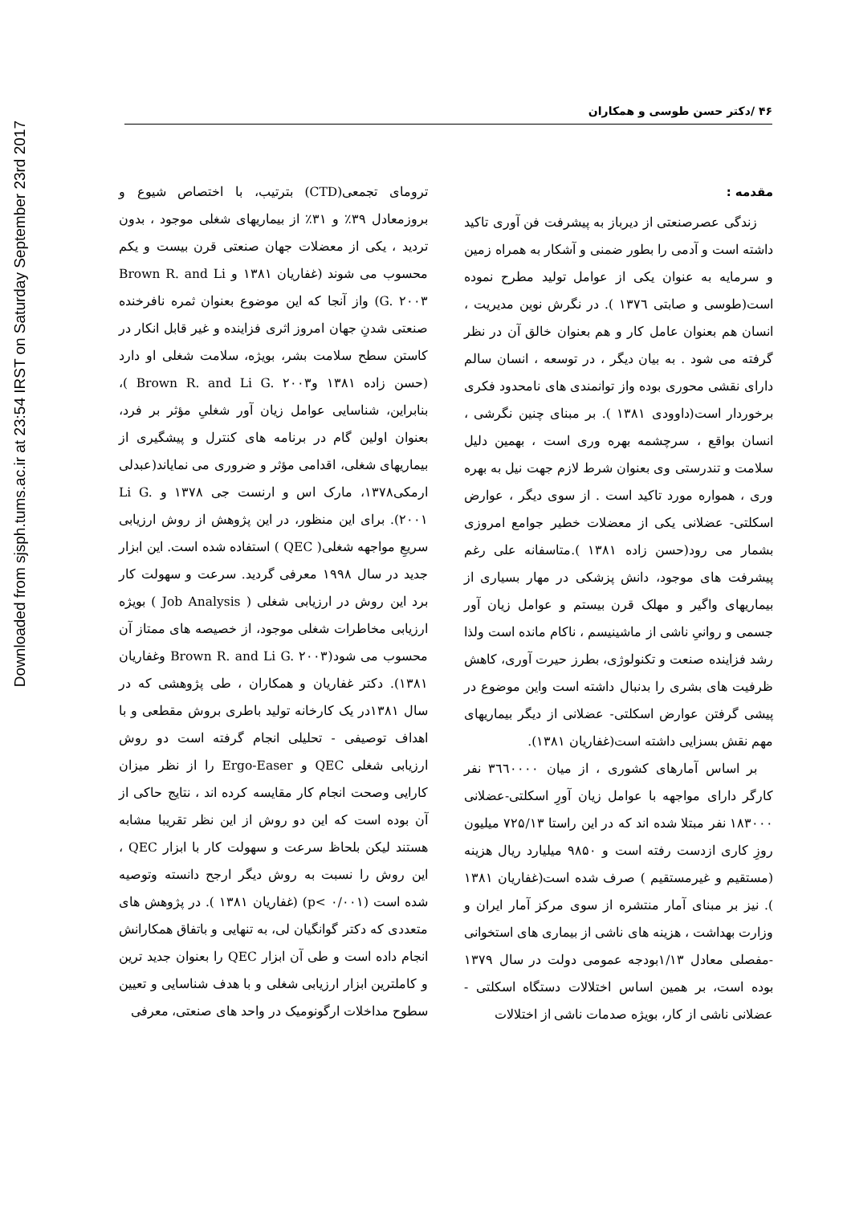Downloaded from sjsph.tums.ac.ir at 23:54 IRST on Saturday September 23rd 2017
۴۶ /دکتر حسن طوسی و همکاران
مقدمه :
زندگی عصرصنعتی از دیرباز به پیشرفت فن آوری تاکید داشته است و آدمی را بطور ضمنی و آشکار به همراه زمین و سرمایه به عنوان یکی از عوامل تولید مطرح نموده است(طوسی و صابتی ۱۳۷٦ ). در نگرش نوین مدیریت ، انسان هم بعنوان عامل کار و هم بعنوان خالق آن در نظر گرفته می شود . به بیان دیگر ، در توسعه ، انسان سالم دارای نقشی محوری بوده واز توانمندی های نامحدود فکری برخوردار است(داوودی ۱۳۸۱ ). بر مبنای چنین نگرشی ، انسان بواقع ، سرچشمه بهره وری است ، بهمین دلیل سلامت و تندرستی وی بعنوان شرط لازم جهت نیل به بهره وری ، همواره مورد تاکید است . از سوی دیگر ، عوارض اسکلتی- عضلانی یکی از معضلات خطیر جوامع امروزی بشمار می رود(حسن زاده ۱۳۸۱ ).متاسفانه علی رغم پیشرفت های موجود، دانش پزشکی در مهار بسیاری از بیماریهای واگیر و مهلک قرن بیستم و عوامل زیان آور جسمی و روانیِ ناشی از ماشینیسم ، ناکام مانده است ولذا رشد فزاینده صنعت و تکنولوژی، بطرز حیرت آوری، کاهش ظرفیت های بشری را بدنبال داشته است واین موضوع در پیشی گرفتن عوارض اسکلتی- عضلانی از دیگر بیماریهای مهم نقش بسزایی داشته است(غفاریان ۱۳۸۱).
بر اساس آمارهای کشوری ، از میان ۳٦٦۰۰۰۰ نفر کارگر دارای مواجهه با عوامل زیان آورِ اسکلتی-عضلانی ۱۸۳۰۰۰ نفر مبتلا شده اند که در این راستا ۷۲۵/۱۳ میلیون روزِ کاری ازدست رفته است و ۹۸۵۰ میلیارد ریال هزینه (مستقیم و غیرمستقیم ) صرف شده است(غفاریان ۱۳۸۱ ). نیز بر مبنای آمار منتشره از سوی مرکز آمار ایران و وزارت بهداشت ، هزینه های ناشی از بیماری های استخوانی -مفصلی معادل ۱/۱۳بودجه عمومی دولت در سال ۱۳۷۹ بوده است، بر همین اساس اختلالات دستگاه اسکلتی - عضلانی ناشی از کار، بویژه صدمات ناشی از اختلالات
ترومای تجمعی(CTD) بترتیب، با اختصاص شیوع و بروزمعادل ۳۹٪ و ۳۱٪ از بیماریهای شغلی موجود ، بدون تردید ، یکی از معضلات جهان صنعتی قرن بیست و یکم محسوب می شوند (غفاریان ۱۳۸۱ و Brown R. and Li G. ۲۰۰۳) واز آنجا که این موضوع بعنوان ثمره نافرخنده صنعتی شدنِ جهان امروز اثری فزاینده و غیر قابل انکار در کاستن سطح سلامت بشر، بویژه، سلامت شغلی او دارد (حسن زاده ۱۳۸۱ وBrown R. and Li G. ۲۰۰۳ )، بنابراین، شناسایی عوامل زیان آور شغلیِ مؤثر بر فرد، بعنوان اولین گام در برنامه های کنترل و پیشگیری از بیماریهای شغلی، اقدامی مؤثر و ضروری می نمایاند(عبدلی ارمکی۱۳۷۸، مارک اس و ارنست جی ۱۳۷۸ و Li G. ۲۰۰۱). برای این منظور، در این پژوهش از روش ارزیابی سریعِ مواجهه شغلی( QEC ) استفاده شده است. این ابزار جدید در سال ۱۹۹۸ معرفی گردید. سرعت و سهولت کار برد این روش در ارزیابی شغلی ( Job Analysis ) بویژه ارزیابی مخاطرات شغلی موجود، از خصیصه های ممتاز آن محسوب می شود(Brown R. and Li G. ۲۰۰۳ وغفاریان ۱۳۸۱). دکتر غفاریان و همکاران ، طی پژوهشی که در سال ۱۳۸۱در یک کارخانه تولید باطری بروش مقطعی و با اهداف توصیفی - تحلیلی انجام گرفته است دو روش ارزیابی شغلی QEC و Ergo-Easer را از نظر میزان کارایی وصحت انجام کار مقایسه کرده اند ، نتایج حاکی از آن بوده است که این دو روش از این نظر تقریبا مشابه هستند لیکن بلحاظ سرعت و سهولت کار با ابزار QEC ، این روش را نسبت به روش دیگر ارجح دانسته وتوصیه شده است (p< ۰/۰۰۱) (غفاریان ۱۳۸۱ ). در پژوهش های متعددی که دکتر گوانگیان لی، به تنهایی و باتفاق همکارانش انجام داده است و طی آن ابزار QEC را بعنوان جدید ترین و کاملترین ابزار ارزیابی شغلی و با هدف شناسایی و تعیین سطوح مداخلات ارگونومیک در واحد های صنعتی، معرفی